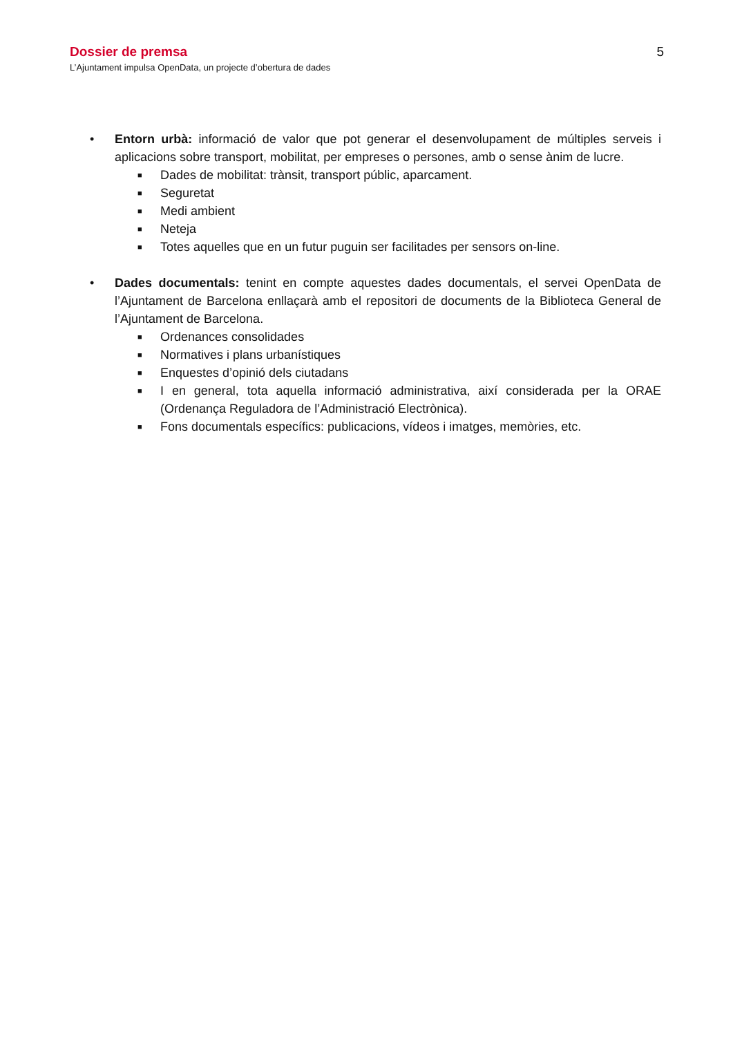Dossier de premsa 5
L’Ajuntament impulsa OpenData, un projecte d’obertura de dades
• Entorn urbà: informació de valor que pot generar el desenvolupament de múltiples serveis i aplicacions sobre transport, mobilitat, per empreses o persones, amb o sense ànim de lucre.
■ Dades de mobilitat: trànsit, transport públic, aparcament.
■ Seguretat
■ Medi ambient
■ Neteja
■ Totes aquelles que en un futur puguin ser facilitades per sensors on-line.
• Dades documentals: tenint en compte aquestes dades documentals, el servei OpenData de l’Ajuntament de Barcelona enllaçarà amb el repositori de documents de la Biblioteca General de l’Ajuntament de Barcelona.
■ Ordenances consolidades
■ Normatives i plans urbanístiques
■ Enquestes d’opinió dels ciutadans
■ I en general, tota aquella informació administrativa, així considerada per la ORAE (Ordenança Reguladora de l’Administració Electrònica).
■ Fons documentals específics: publicacions, vídeos i imatges, memòries, etc.